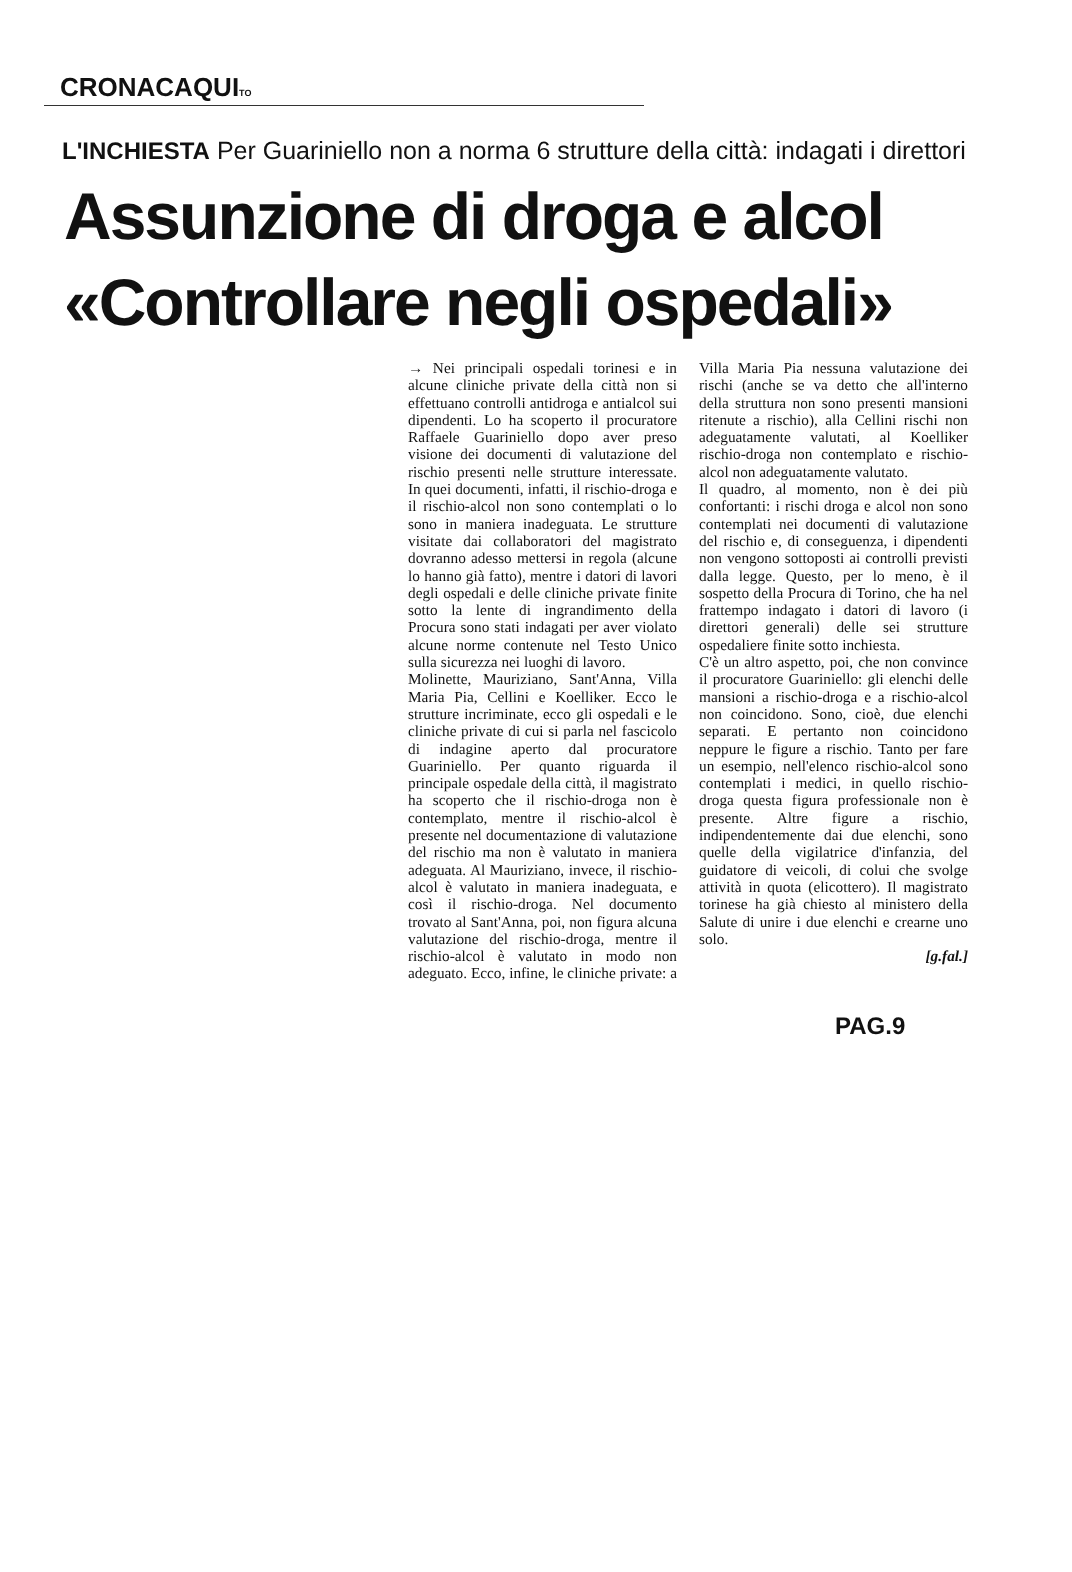CRONACAQUITO
L'INCHIESTA Per Guariniello non a norma 6 strutture della città: indagati i direttori
Assunzione di droga e alcol
«Controllare negli ospedali»
→ Nei principali ospedali torinesi e in alcune cliniche private della città non si effettuano controlli antidroga e antialcol sui dipendenti. Lo ha scoperto il procuratore Raffaele Guariniello dopo aver preso visione dei documenti di valutazione del rischio presenti nelle strutture interessate. In quei documenti, infatti, il rischio-droga e il rischio-alcol non sono contemplati o lo sono in maniera inadeguata. Le strutture visitate dai collaboratori del magistrato dovranno adesso mettersi in regola (alcune lo hanno già fatto), mentre i datori di lavori degli ospedali e delle cliniche private finite sotto la lente di ingrandimento della Procura sono stati indagati per aver violato alcune norme contenute nel Testo Unico sulla sicurezza nei luoghi di lavoro.
Molinette, Mauriziano, Sant'Anna, Villa Maria Pia, Cellini e Koelliker. Ecco le strutture incriminate, ecco gli ospedali e le cliniche private di cui si parla nel fascicolo di indagine aperto dal procuratore Guariniello. Per quanto riguarda il principale ospedale della città, il magistrato ha scoperto che il rischio-droga non è contemplato, mentre il rischio-alcol è presente nel documentazione di valutazione del rischio ma non è valutato in maniera adeguata. Al Mauriziano, invece, il rischio-alcol è valutato in maniera inadeguata, e così il rischio-droga. Nel documento trovato al Sant'Anna, poi, non figura alcuna valutazione del rischio-droga, mentre il rischio-alcol è valutato in modo non adeguato. Ecco, infine, le cliniche private: a Villa Maria Pia nessuna valutazione dei rischi (anche se va detto che all'interno della struttura non sono presenti mansioni ritenute a rischio), alla Cellini rischi non adeguatamente valutati, al Koelliker rischio-droga non contemplato e rischio-alcol non adeguatamente valutato.
Il quadro, al momento, non è dei più confortanti: i rischi droga e alcol non sono contemplati nei documenti di valutazione del rischio e, di conseguenza, i dipendenti non vengono sottoposti ai controlli previsti dalla legge. Questo, per lo meno, è il sospetto della Procura di Torino, che ha nel frattempo indagato i datori di lavoro (i direttori generali) delle sei strutture ospedaliere finite sotto inchiesta.
C'è un altro aspetto, poi, che non convince il procuratore Guariniello: gli elenchi delle mansioni a rischio-droga e a rischio-alcol non coincidono. Sono, cioè, due elenchi separati. E pertanto non coincidono neppure le figure a rischio. Tanto per fare un esempio, nell'elenco rischio-alcol sono contemplati i medici, in quello rischio-droga questa figura professionale non è presente. Altre figure a rischio, indipendentemente dai due elenchi, sono quelle della vigilatrice d'infanzia, del guidatore di veicoli, di colui che svolge attività in quota (elicottero). Il magistrato torinese ha già chiesto al ministero della Salute di unire i due elenchi e crearne uno solo.
[g.fal.]
PAG.9